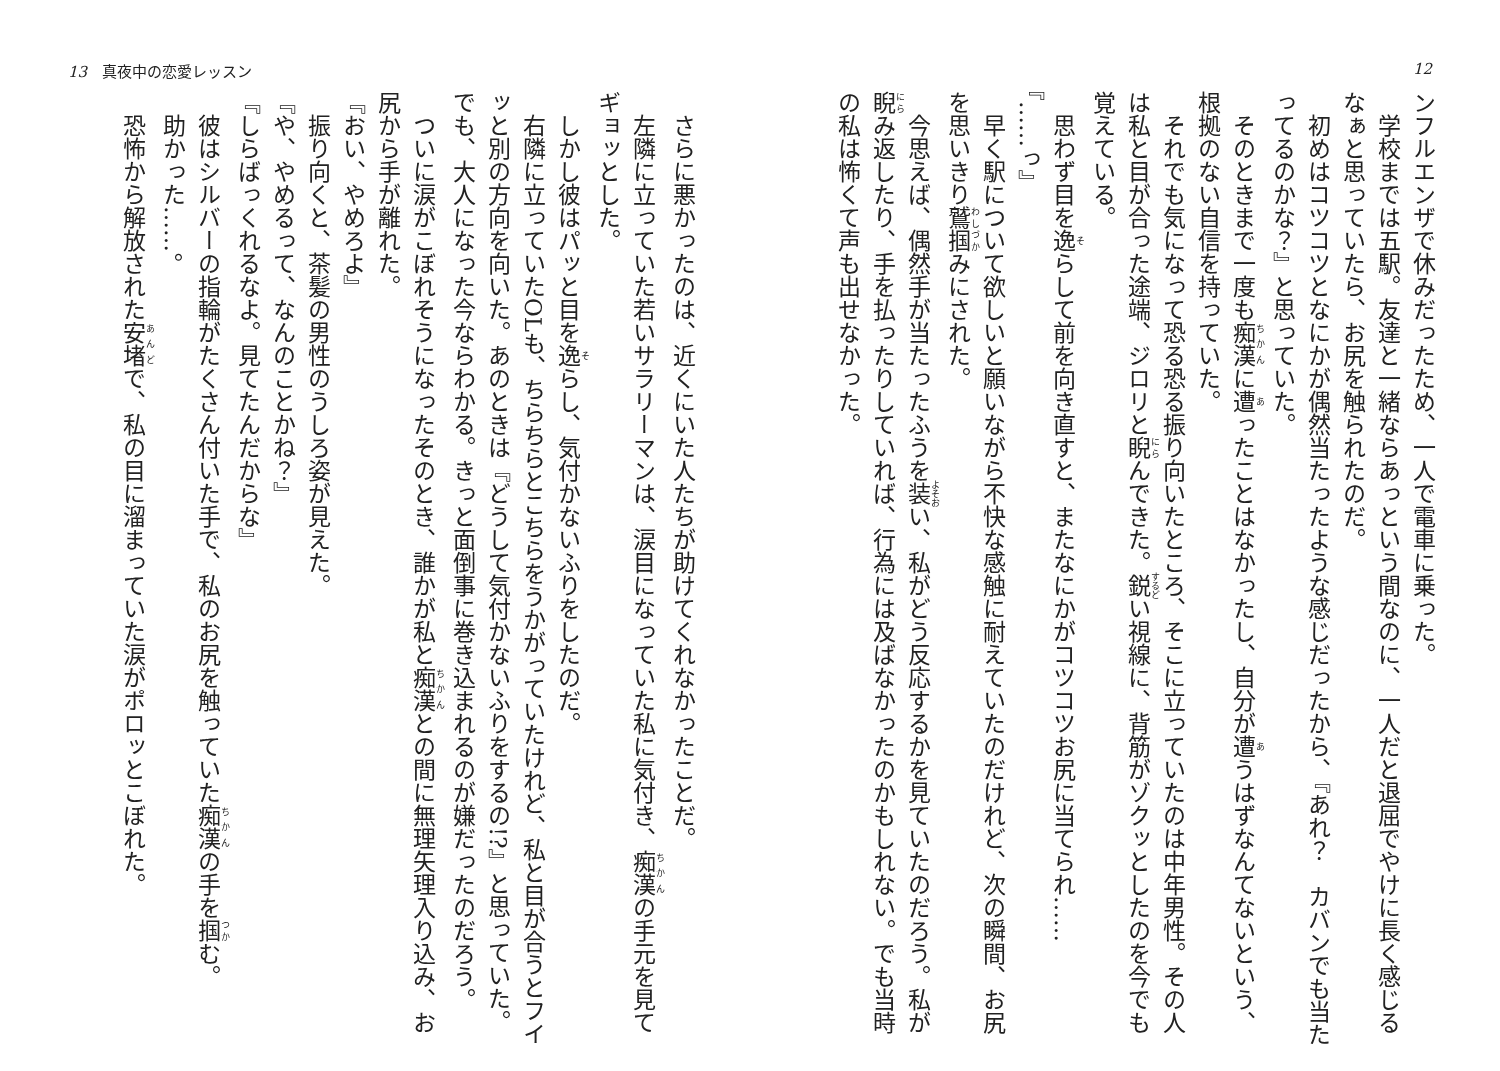13　真夜中の恋愛レッスン 12
ンフルエンザで休みだったため、一人で電車に乗った。
　学校までは五駅。友達と一緒ならあっという間なのに、一人だと退屈でやけに長く感じるなぁと思っていたら、お尻を触られたのだ。
　初めはコツコツとなにかが偶然当たったような感じだったから、『あれ？　カバンでも当たってるのかな？』と思っていた。
　そのときまで一度も痴漢に遭ったことはなかったし、自分が遭うはずなんてないという、根拠のない自信を持っていた。
　それでも気になって恐る恐る振り向いたところ、そこに立っていたのは中年男性。その人は私と目が合った途端、ジロリと睨んできた。鋭い視線に、背筋がゾクッとしたのを今でも覚えている。
　思わず目を逸らして前を向き直すと、またなにかがコツコツお尻に当てられ……
『……っ』
　早く駅について欲しいと願いながら不快な感触に耐えていたのだけれど、次の瞬間、お尻を思いきり鷲掴みにされた。
　今思えば、偶然手が当たったふうを装い、私がどう反応するかを見ていたのだろう。私が睨み返したり、手を払ったりしていれば、行為には及ばなかったのかもしれない。でも当時の私は怖くて声も出せなかった。
　さらに悪かったのは、近くにいた人たちが助けてくれなかったことだ。
　左隣に立っていた若いサラリーマンは、涙目になっていた私に気付き、痴漢の手元を見てギョッとした。
　しかし彼はパッと目を逸らし、気付かないふりをしたのだ。
　右隣に立っていたOLも、ちらちらとこちらをうかがっていたけれど、私と目が合うとフイッと別の方向を向いた。あのときは『どうして気付かないふりをするの!?』と思っていた。でも、大人になった今ならわかる。きっと面倒事に巻き込まれるのが嫌だったのだろう。
　ついに涙がこぼれそうになったそのとき、誰かが私と痴漢との間に無理矢理入り込み、お尻から手が離れた。
『おい、やめろよ』
　振り向くと、茶髪の男性のうしろ姿が見えた。
『や、やめるって、なんのことかね？』
『しらばっくれるなよ。見てたんだからな』
　彼はシルバーの指輪がたくさん付いた手で、私のお尻を触っていた痴漢の手を掴む。
　助かった……。
　恐怖から解放された安堵で、私の目に溜まっていた涙がポロッとこぼれた。